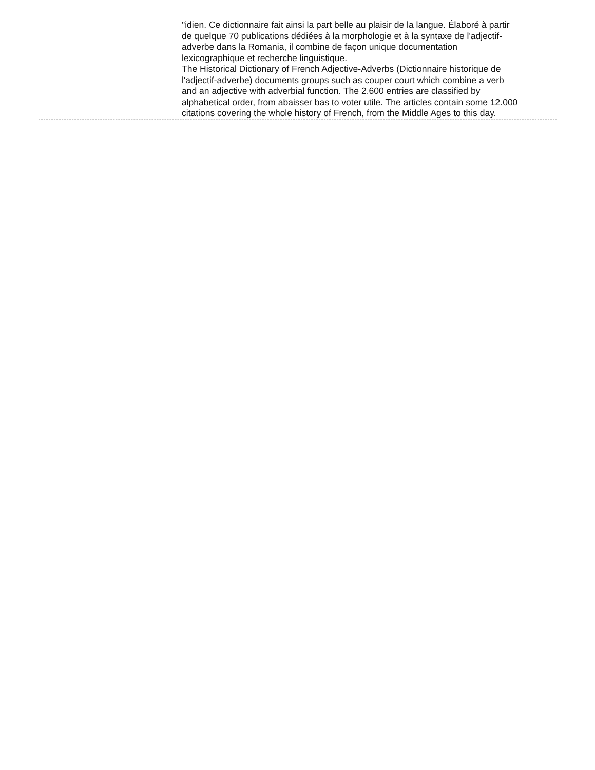"idien. Ce dictionnaire fait ainsi la part belle au plaisir de la langue. Élaboré à partir de quelque 70 publications dédiées à la morphologie et à la syntaxe de l'adjectif-adverbe dans la Romania, il combine de façon unique documentation lexicographique et recherche linguistique.
The Historical Dictionary of French Adjective-Adverbs (Dictionnaire historique de l'adjectif-adverbe) documents groups such as couper court which combine a verb and an adjective with adverbial function. The 2.600 entries are classified by alphabetical order, from abaisser bas to voter utile. The articles contain some 12.000 citations covering the whole history of French, from the Middle Ages to this day.